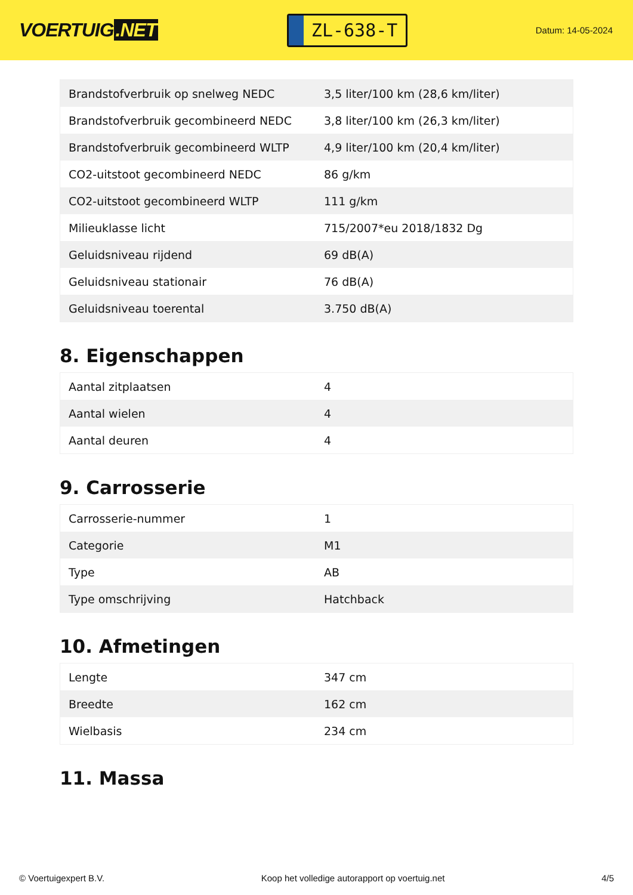VOERTUIG.NET
ZL-638-T
Datum: 14-05-2024
| Brandstofverbruik op snelweg NEDC | 3,5 liter/100 km (28,6 km/liter) |
| Brandstofverbruik gecombineerd NEDC | 3,8 liter/100 km (26,3 km/liter) |
| Brandstofverbruik gecombineerd WLTP | 4,9 liter/100 km (20,4 km/liter) |
| CO2-uitstoot gecombineerd NEDC | 86 g/km |
| CO2-uitstoot gecombineerd WLTP | 111 g/km |
| Milieuklasse licht | 715/2007*eu 2018/1832 Dg |
| Geluidsniveau rijdend | 69 dB(A) |
| Geluidsniveau stationair | 76 dB(A) |
| Geluidsniveau toerental | 3.750 dB(A) |
8. Eigenschappen
| Aantal zitplaatsen | 4 |
| Aantal wielen | 4 |
| Aantal deuren | 4 |
9. Carrosserie
| Carrosserie-nummer | 1 |
| Categorie | M1 |
| Type | AB |
| Type omschrijving | Hatchback |
10. Afmetingen
| Lengte | 347 cm |
| Breedte | 162 cm |
| Wielbasis | 234 cm |
11. Massa
© Voertuigexpert B.V. Koop het volledige autorapport op voertuig.net 4/5